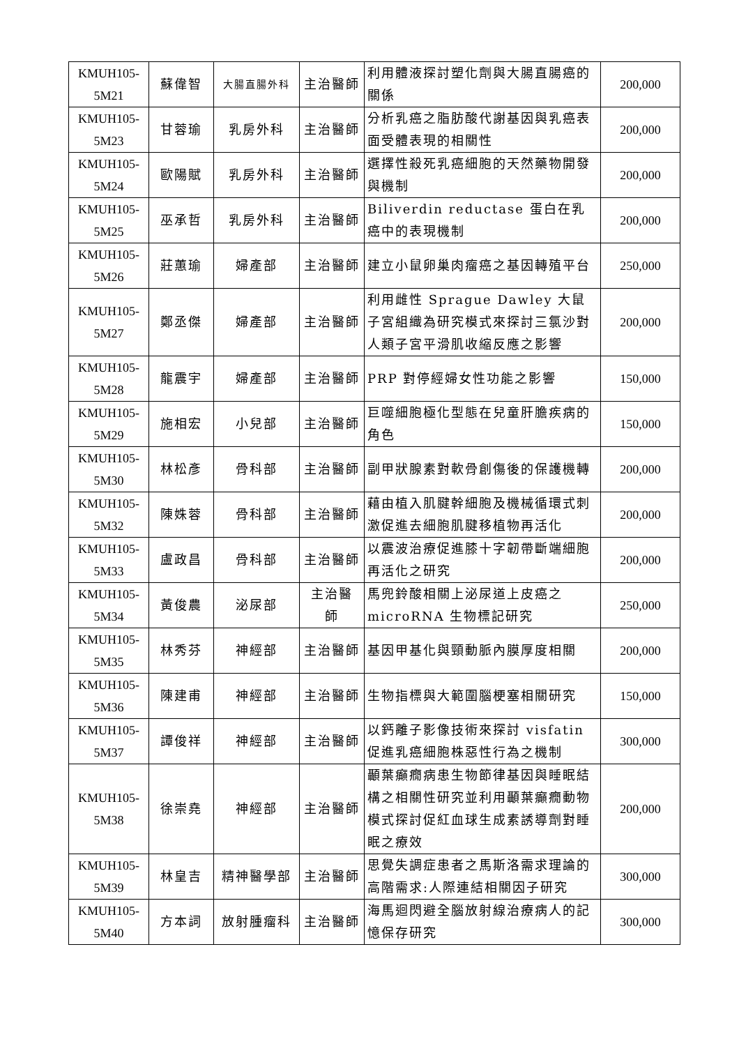| KMUH105-5M21 | 蘇偉智 | 大腸直腸外科 | 主治醫師 | 利用體液探討塑化劑與大腸直腸癌的關係 | 200,000 |
| KMUH105-5M23 | 甘蓉瑜 | 乳房外科 | 主治醫師 | 分析乳癌之脂肪酸代謝基因與乳癌表面受體表現的相關性 | 200,000 |
| KMUH105-5M24 | 歐陽賦 | 乳房外科 | 主治醫師 | 選擇性殺死乳癌細胞的天然藥物開發與機制 | 200,000 |
| KMUH105-5M25 | 巫承哲 | 乳房外科 | 主治醫師 | Biliverdin reductase 蛋白在乳癌中的表現機制 | 200,000 |
| KMUH105-5M26 | 莊蕙瑜 | 婦產部 | 主治醫師 | 建立小鼠卵巢肉瘤癌之基因轉殖平台 | 250,000 |
| KMUH105-5M27 | 鄭丞傑 | 婦產部 | 主治醫師 | 利用雌性 Sprague Dawley 大鼠子宮組織為研究模式來探討三氯沙對人類子宮平滑肌收縮反應之影響 | 200,000 |
| KMUH105-5M28 | 龍震宇 | 婦產部 | 主治醫師 | PRP 對停經婦女性功能之影響 | 150,000 |
| KMUH105-5M29 | 施相宏 | 小兒部 | 主治醫師 | 巨噬細胞極化型態在兒童肝膽疾病的角色 | 150,000 |
| KMUH105-5M30 | 林松彥 | 骨科部 | 主治醫師 | 副甲狀腺素對軟骨創傷後的保護機轉 | 200,000 |
| KMUH105-5M32 | 陳姝蓉 | 骨科部 | 主治醫師 | 藉由植入肌腱幹細胞及機械循環式刺激促進去細胞肌腱移植物再活化 | 200,000 |
| KMUH105-5M33 | 盧政昌 | 骨科部 | 主治醫師 | 以震波治療促進膝十字韌帶斷端細胞再活化之研究 | 200,000 |
| KMUH105-5M34 | 黃俊農 | 泌尿部 | 主治醫 師 | 馬兜鈴酸相關上泌尿道上皮癌之 microRNA 生物標記研究 | 250,000 |
| KMUH105-5M35 | 林秀芬 | 神經部 | 主治醫師 | 基因甲基化與頸動脈內膜厚度相關 | 200,000 |
| KMUH105-5M36 | 陳建甫 | 神經部 | 主治醫師 | 生物指標與大範圍腦梗塞相關研究 | 150,000 |
| KMUH105-5M37 | 譚俊祥 | 神經部 | 主治醫師 | 以鈣離子影像技術來探討 visfatin 促進乳癌細胞株惡性行為之機制 | 300,000 |
| KMUH105-5M38 | 徐崇堯 | 神經部 | 主治醫師 | 顳葉癲癇病患生物節律基因與睡眠結構之相關性研究並利用顳葉癲癇動物模式探討促紅血球生成素誘導劑對睡眠之療效 | 200,000 |
| KMUH105-5M39 | 林皇吉 | 精神醫學部 | 主治醫師 | 思覺失調症患者之馬斯洛需求理論的高階需求:人際連結相關因子研究 | 300,000 |
| KMUH105-5M40 | 方本詞 | 放射腫瘤科 | 主治醫師 | 海馬迴閃避全腦放射線治療病人的記憶保存研究 | 300,000 |